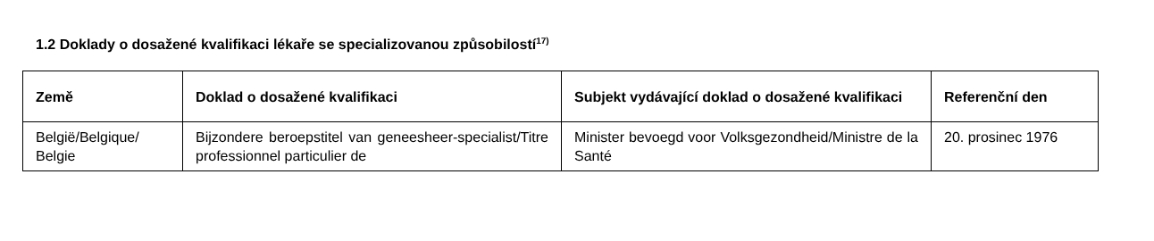1.2 Doklady o dosažené kvalifikaci lékaře se specializovanou způsobilostí<sup>17)</sup>
| Země | Doklad o dosažené kvalifikaci | Subjekt vydávající doklad o dosažené kvalifikaci | Referenční den |
| --- | --- | --- | --- |
| België/Belgique/ Belgie | Bijzondere beroepstitel van geneesheer-specialist/Titre professionnel particulier de | Minister bevoegd voor Volksgezondheid/Ministre de la Santé | 20. prosinec 1976 |